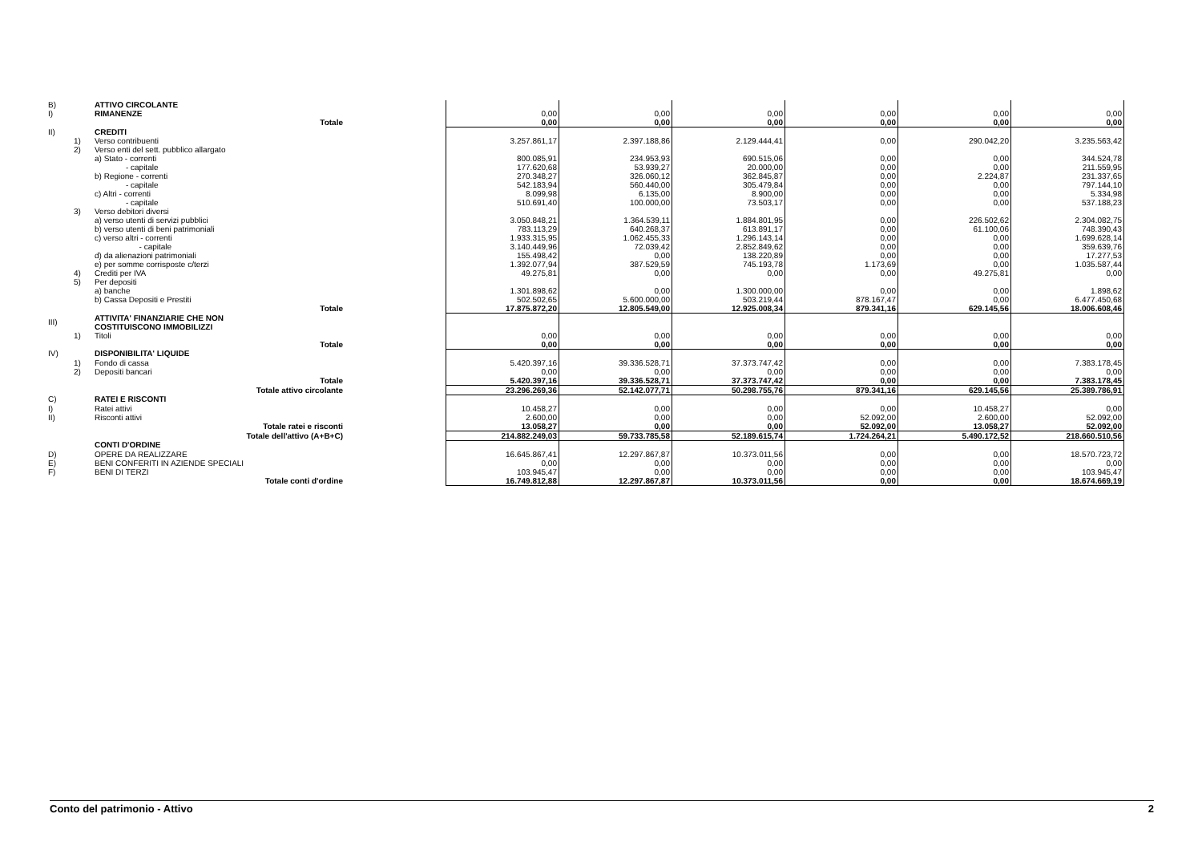| B) | | ATTIVO CIRCOLANTE | | | | | | | |
| I) | | RIMANENZE | | 0,00 | 0,00 | 0,00 | 0,00 | 0,00 | 0,00 |
| | | Totale | | 0,00 | 0,00 | 0,00 | 0,00 | 0,00 | 0,00 |
| II) | | CREDITI | | | | | | | |
| | 1) | Verso contribuenti | | 3.257.861,17 | 2.397.188,86 | 2.129.444,41 | 0,00 | 290.042,20 | 3.235.563,42 |
| | 2) | Verso enti del sett. pubblico allargato | | | | | | | |
| | | a) Stato - correnti | | 800.085,91 | 234.953,93 | 690.515,06 | 0,00 | 0,00 | 344.524,78 |
| | | - capitale | | 177.620,68 | 53.939,27 | 20.000,00 | 0,00 | 0,00 | 211.559,95 |
| | | b) Regione - correnti | | 270.348,27 | 326.060,12 | 362.845,87 | 0,00 | 2.224,87 | 231.337,65 |
| | | - capitale | | 542.183,94 | 560.440,00 | 305.479,84 | 0,00 | 0,00 | 797.144,10 |
| | | c) Altri - correnti | | 8.099,98 | 6.135,00 | 8.900,00 | 0,00 | 0,00 | 5.334,98 |
| | | - capitale | | 510.691,40 | 100.000,00 | 73.503,17 | 0,00 | 0,00 | 537.188,23 |
| | 3) | Verso debitori diversi | | | | | | | |
| | | a) verso utenti di servizi pubblici | | 3.050.848,21 | 1.364.539,11 | 1.884.801,95 | 0,00 | 226.502,62 | 2.304.082,75 |
| | | b) verso utenti di beni patrimoniali | | 783.113,29 | 640.268,37 | 613.891,17 | 0,00 | 61.100,06 | 748.390,43 |
| | | c) verso altri - correnti | | 1.933.315,95 | 1.062.455,33 | 1.296.143,14 | 0,00 | 0,00 | 1.699.628,14 |
| | | - capitale | | 3.140.449,96 | 72.039,42 | 2.852.849,62 | 0,00 | 0,00 | 359.639,76 |
| | | d) da alienazioni patrimoniali | | 155.498,42 | 0,00 | 138.220,89 | 0,00 | 0,00 | 17.277,53 |
| | | e) per somme corrisposte c/terzi | | 1.392.077,94 | 387.529,59 | 745.193,78 | 1.173,69 | 0,00 | 1.035.587,44 |
| | 4) | Crediti per IVA | | 49.275,81 | 0,00 | 0,00 | 0,00 | 49.275,81 | 0,00 |
| | 5) | Per depositi | | | | | | | |
| | | a) banche | | 1.301.898,62 | 0,00 | 1.300.000,00 | 0,00 | 0,00 | 1.898,62 |
| | | b) Cassa Depositi e Prestiti | | 502.502,65 | 5.600.000,00 | 503.219,44 | 878.167,47 | 0,00 | 6.477.450,68 |
| | | Totale | | 17.875.872,20 | 12.805.549,00 | 12.925.008,34 | 879.341,16 | 629.145,56 | 18.006.608,46 |
| III) | | ATTIVITA' FINANZIARIE CHE NON COSTITUISCONO IMMOBILIZZI | | | | | | | |
| | 1) | Titoli | | 0,00 | 0,00 | 0,00 | 0,00 | 0,00 | 0,00 |
| | | Totale | | 0,00 | 0,00 | 0,00 | 0,00 | 0,00 | 0,00 |
| IV) | | DISPONIBILITA' LIQUIDE | | | | | | | |
| | 1) | Fondo di cassa | | 5.420.397,16 | 39.336.528,71 | 37.373.747,42 | 0,00 | 0,00 | 7.383.178,45 |
| | 2) | Depositi bancari | | 0,00 | 0,00 | 0,00 | 0,00 | 0,00 | 0,00 |
| | | Totale | | 5.420.397,16 | 39.336.528,71 | 37.373.747,42 | 0,00 | 0,00 | 7.383.178,45 |
| | | Totale attivo circolante | | 23.296.269,36 | 52.142.077,71 | 50.298.755,76 | 879.341,16 | 629.145,56 | 25.389.786,91 |
| C) | | RATEI E RISCONTI | | | | | | | |
| I) | | Ratei attivi | | 10.458,27 | 0,00 | 0,00 | 0,00 | 10.458,27 | 0,00 |
| II) | | Risconti attivi | | 2.600,00 | 0,00 | 0,00 | 52.092,00 | 2.600,00 | 52.092,00 |
| | | Totale ratei e risconti | | 13.058,27 | 0,00 | 0,00 | 52.092,00 | 13.058,27 | 52.092,00 |
| | | Totale dell'attivo (A+B+C) | | 214.882.249,03 | 59.733.785,58 | 52.189.615,74 | 1.724.264,21 | 5.490.172,52 | 218.660.510,56 |
| | | CONTI D'ORDINE | | | | | | | |
| D) | | OPERE DA REALIZZARE | | 16.645.867,41 | 12.297.867,87 | 10.373.011,56 | 0,00 | 0,00 | 18.570.723,72 |
| E) | | BENI CONFERITI IN AZIENDE SPECIALI | | 0,00 | 0,00 | 0,00 | 0,00 | 0,00 | 0,00 |
| F) | | BENI DI TERZI | | 103.945,47 | 0,00 | 0,00 | 0,00 | 0,00 | 103.945,47 |
| | | Totale conti d'ordine | | 16.749.812,88 | 12.297.867,87 | 10.373.011,56 | 0,00 | 0,00 | 18.674.669,19 |
Conto del patrimonio - Attivo 2